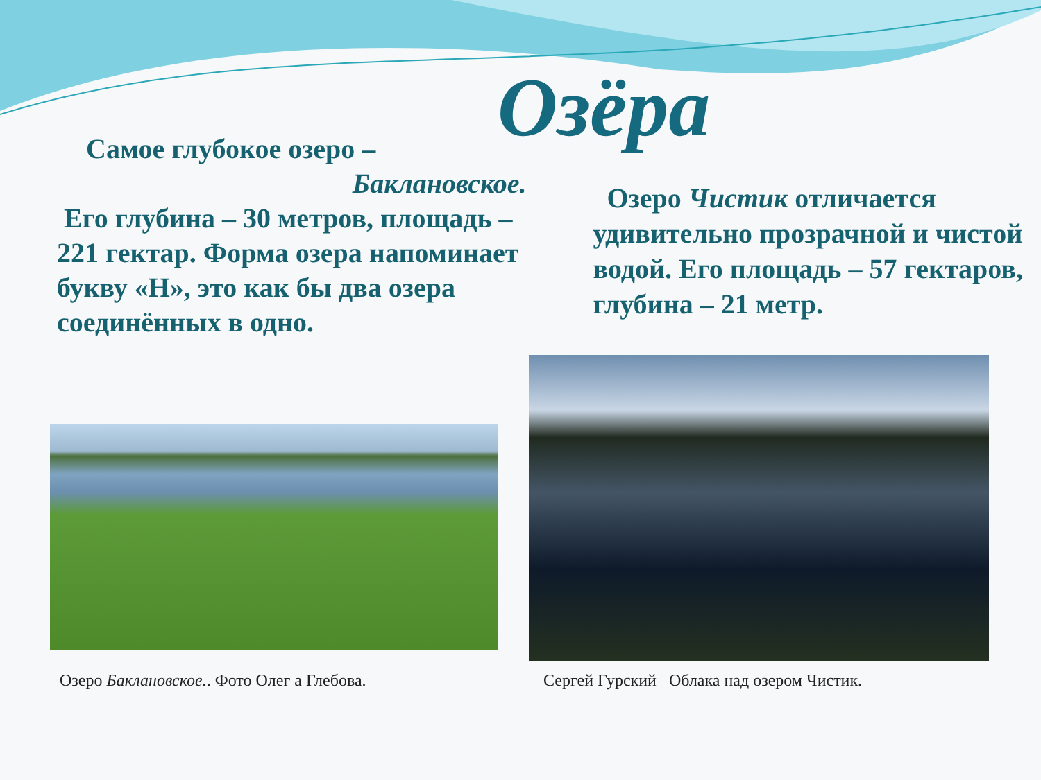Озёра
Самое глубокое озеро –
Баклановское.
Его глубина – 30 метров, площадь – 221 гектар. Форма озера напоминает букву «Н», это как бы два озера соединённых в одно.
Озеро Чистик отличается удивительно прозрачной и чистой водой. Его площадь – 57 гектаров, глубина – 21 метр.
Озеро Баклановское.. Фото Олег а Глебова.
Сергей Гурский Облака над озером Чистик.